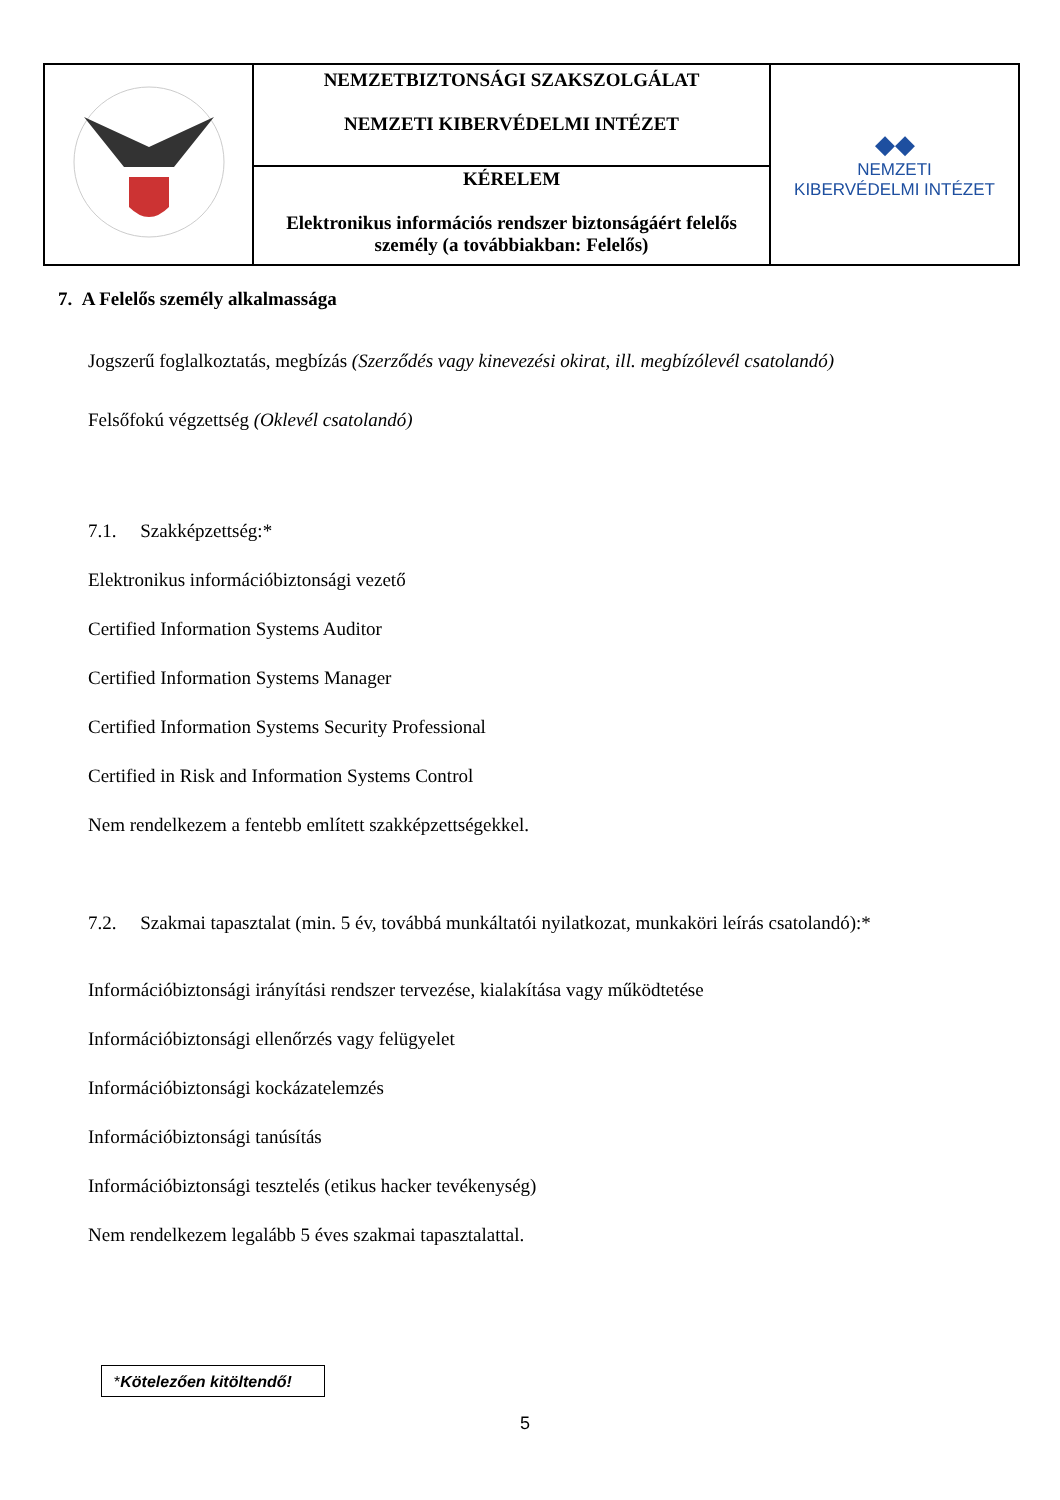| | NEMZETBIZTONSÁGI SZAKSZOLGÁLAT NEMZETI KIBERVÉDELMI INTÉZET | ◆◆ NEMZETI KIBERVÉDELMI INTÉZET |
| | KÉRELEM Elektronikus információs rendszer biztonságáért felelős személy (a továbbiakban: Felelős) | |
7. A Felelős személy alkalmassága
Jogszerű foglalkoztatás, megbízás (Szerződés vagy kinevezési okirat, ill. megbízólevél csatolandó)
Felsőfokú végzettség (Oklevél csatolandó)
7.1. Szakképzettség:*
Elektronikus információbiztonsági vezető
Certified Information Systems Auditor
Certified Information Systems Manager
Certified Information Systems Security Professional
Certified in Risk and Information Systems Control
Nem rendelkezem a fentebb említett szakképzettségekkel.
7.2. Szakmai tapasztalat (min. 5 év, továbbá munkáltatói nyilatkozat, munkaköri leírás csatolandó):*
Információbiztonsági irányítási rendszer tervezése, kialakítása vagy működtetése
Információbiztonsági ellenőrzés vagy felügyelet
Információbiztonsági kockázatelemzés
Információbiztonsági tanúsítás
Információbiztonsági tesztelés (etikus hacker tevékenység)
Nem rendelkezem legalább 5 éves szakmai tapasztalattal.
*Kötelezően kitöltendő!
5